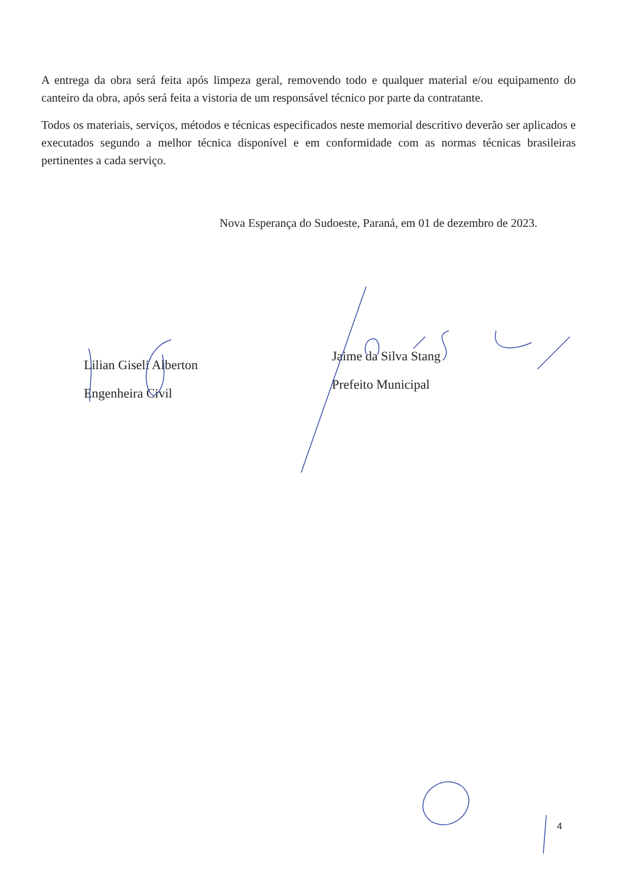A entrega da obra será feita após limpeza geral, removendo todo e qualquer material e/ou equipamento do canteiro da obra, após será feita a vistoria de um responsável técnico por parte da contratante.
Todos os materiais, serviços, métodos e técnicas especificados neste memorial descritivo deverão ser aplicados e executados segundo a melhor técnica disponível e em conformidade com as normas técnicas brasileiras pertinentes a cada serviço.
Nova Esperança do Sudoeste, Paraná, em 01 de dezembro de 2023.
Lilian Giseli Alberton
Engenheira Civil
Jaime da Silva Stang
Prefeito Municipal
4